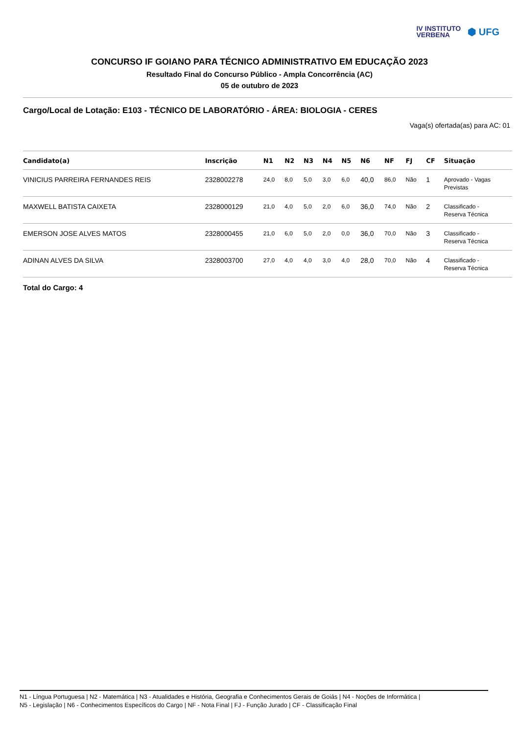IV INSTITUTO
VERBENA
⬢ UFG
CONCURSO IF GOIANO PARA TÉCNICO ADMINISTRATIVO EM EDUCAÇÃO 2023
Resultado Final do Concurso Público - Ampla Concorrência (AC)
05 de outubro de 2023
Cargo/Local de Lotação: E103 - TÉCNICO DE LABORATÓRIO - ÁREA: BIOLOGIA - CERES
Vaga(s) ofertada(as) para AC: 01
| Candidato(a) | Inscrição | N1 | N2 | N3 | N4 | N5 | N6 | NF | FJ | CF | Situação |
| --- | --- | --- | --- | --- | --- | --- | --- | --- | --- | --- | --- |
| VINICIUS PARREIRA FERNANDES REIS | 2328002278 | 24,0 | 8,0 | 5,0 | 3,0 | 6,0 | 40,0 | 86,0 | Não | 1 | Aprovado - Vagas Previstas |
| MAXWELL BATISTA CAIXETA | 2328000129 | 21,0 | 4,0 | 5,0 | 2,0 | 6,0 | 36,0 | 74,0 | Não | 2 | Classificado - Reserva Técnica |
| EMERSON JOSE ALVES MATOS | 2328000455 | 21,0 | 6,0 | 5,0 | 2,0 | 0,0 | 36,0 | 70,0 | Não | 3 | Classificado - Reserva Técnica |
| ADINAN ALVES DA SILVA | 2328003700 | 27,0 | 4,0 | 4,0 | 3,0 | 4,0 | 28,0 | 70,0 | Não | 4 | Classificado - Reserva Técnica |
Total do Cargo: 4
N1 - Língua Portuguesa | N2 - Matemática | N3 - Atualidades e História, Geografia e Conhecimentos Gerais de Goiás | N4 - Noções de Informática |
N5 - Legislação | N6 - Conhecimentos Específicos do Cargo | NF - Nota Final | FJ - Função Jurado | CF - Classificação Final